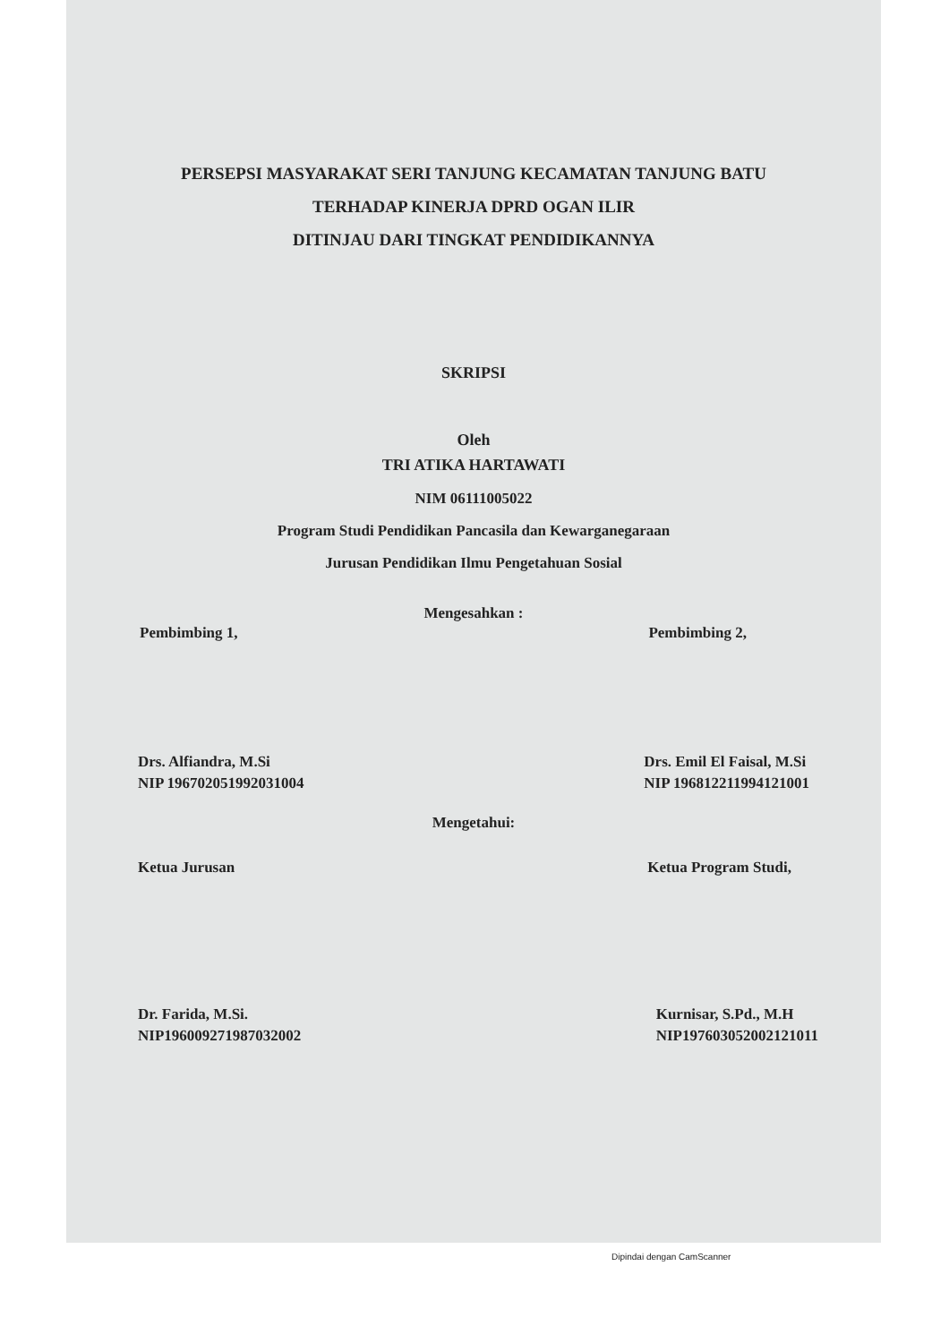PERSEPSI MASYARAKAT SERI TANJUNG KECAMATAN TANJUNG BATU
TERHADAP KINERJA DPRD OGAN ILIR
DITINJAU DARI TINGKAT PENDIDIKANNYA
SKRIPSI
Oleh
TRI ATIKA HARTAWATI
NIM 06111005022
Program Studi Pendidikan Pancasila dan Kewarganegaraan
Jurusan Pendidikan Ilmu Pengetahuan Sosial
Mengesahkan :
Pembimbing 1, Pembimbing 2,
Drs. Alfiandra, M.Si
NIP 196702051992031004 Drs. Emil El Faisal, M.Si
NIP 196812211994121001
Mengetahui:
Ketua Jurusan Ketua Program Studi,
Dr. Farida, M.Si.
NIP196009271987032002 Kurnisar, S.Pd., M.H
NIP197603052002121011
Dipindai dengan CamScanner